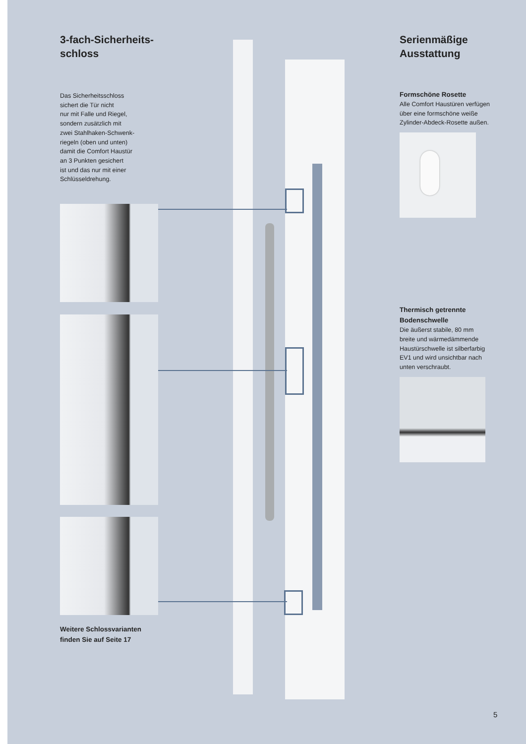3-fach-Sicherheits-
schloss
Das Sicherheitsschloss
sichert die Tür nicht
nur mit Falle und Riegel,
sondern zusätzlich mit
zwei Stahlhaken-Schwenk-
riegeln (oben und unten)
damit die Comfort Haustür
an 3 Punkten gesichert
ist und das nur mit einer
Schlüsseldrehung.
Weitere Schlossvarianten
finden Sie auf Seite 17
Serienmäßige
Ausstattung
Formschöne Rosette
Alle Comfort Haustüren verfügen
über eine formschöne weiße
Zylinder-Abdeck-Rosette außen.
Thermisch getrennte
Bodenschwelle
Die äußerst stabile, 80 mm
breite und wärmedämmende
Haustürschwelle ist silberfarbig
EV1 und wird unsichtbar nach
unten verschraubt.
5